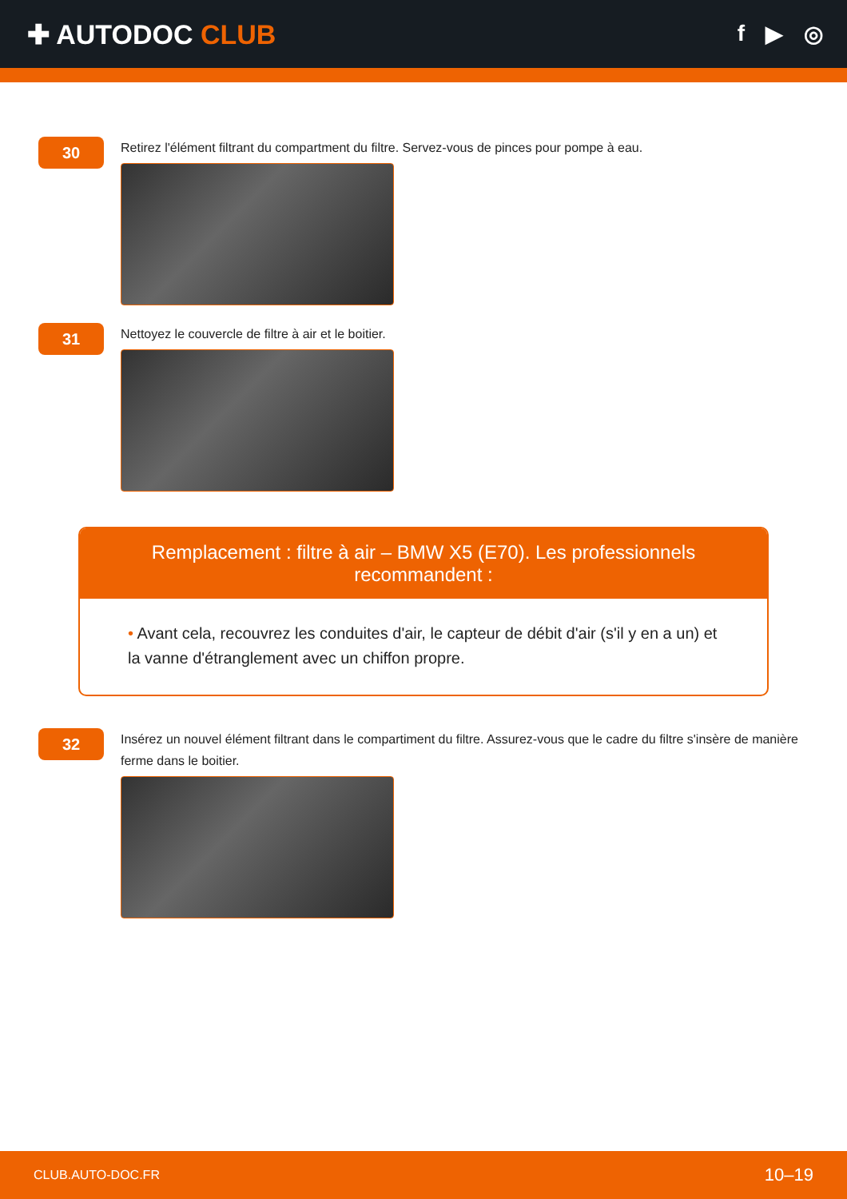✚ AUTODOC CLUB
f ▶ ◎
30
Retirez l'élément filtrant du compartment du filtre. Servez-vous de pinces pour pompe à eau.
31
Nettoyez le couvercle de filtre à air et le boitier.
Remplacement : filtre à air – BMW X5 (E70). Les professionnels recommandent :
• Avant cela, recouvrez les conduites d'air, le capteur de débit d'air (s'il y en a un) et la vanne d'étranglement avec un chiffon propre.
32
Insérez un nouvel élément filtrant dans le compartiment du filtre. Assurez-vous que le cadre du filtre s'insère de manière ferme dans le boitier.
CLUB.AUTO-DOC.FR 10–19